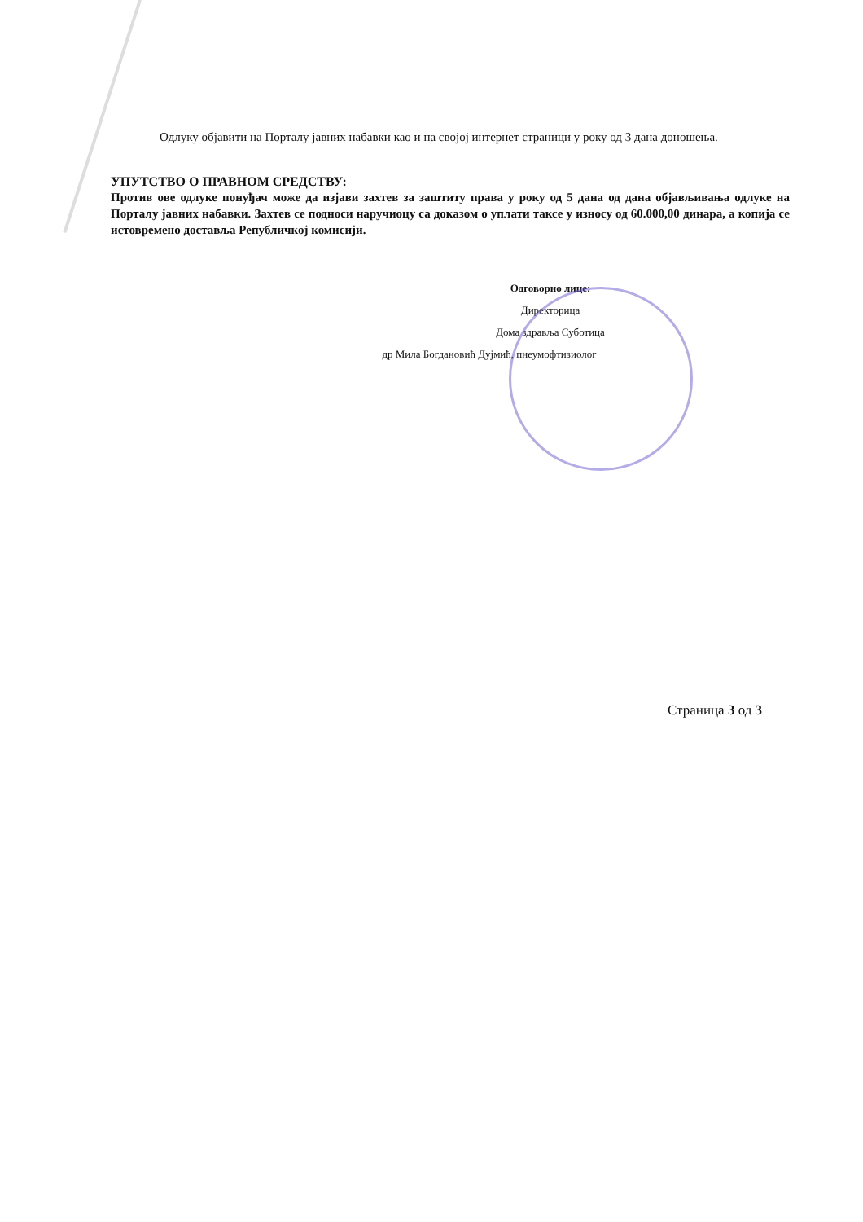Одлуку објавити на Порталу јавних набавки као и на својој интернет страници у року од 3 дана доношења.
УПУТСТВО О ПРАВНОМ СРЕДСТВУ:
Против ове одлуке понуђач може да изјави захтев за заштиту права у року од 5 дана од дана објављивања одлуке на Порталу јавних набавки. Захтев се подноси наручиоцу са доказом о уплати таксе у износу од 60.000,00 динара, а копија се истовремено доставља Републичкој комисији.
Одговорно лице:
Директорица
Дома здравља Суботица
др Мила Богдановић Дујмић, пнеумофтизиолог
Страница 3 од 3